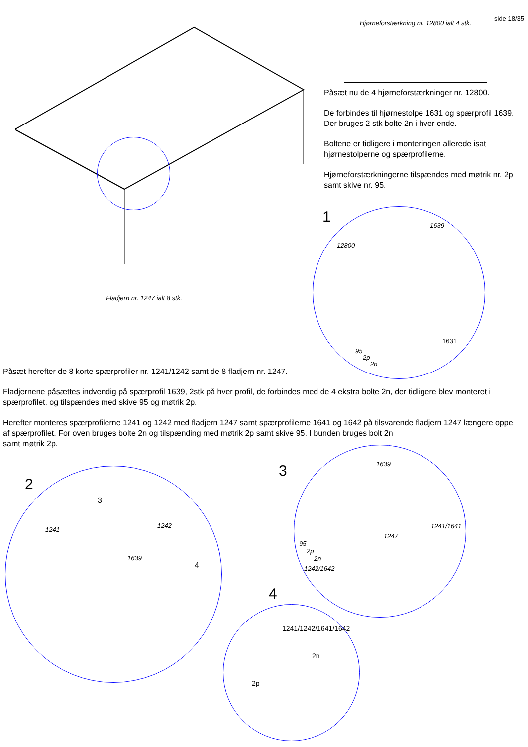side 18/35
Hjørneforstærkning nr. 12800 ialt 4 stk.
Påsæt nu de 4 hjørneforstærkninger nr. 12800.
De forbindes til hjørnestolpe 1631 og spærprofil 1639. Der bruges 2 stk bolte 2n i hver ende.
Boltene er tidligere i monteringen allerede isat hjørnestolperne og spærprofilerne.
Hjørneforstærkningerne tilspændes med møtrik nr. 2p samt skive nr. 95.
1
1639
12800
1631
95
2p
2n
Fladjern nr. 1247 ialt 8 stk.
Påsæt herefter de 8 korte spærprofiler nr. 1241/1242 samt de 8 fladjern nr. 1247.
Fladjernene påsættes indvendig på spærprofil 1639, 2stk på hver profil, de forbindes med de 4 ekstra bolte 2n, der tidligere blev monteret i spærprofilet. og tilspændes med skive 95 og møtrik 2p.
Herefter monteres spærprofilerne 1241 og 1242 med fladjern 1247 samt spærprofilerne 1641 og 1642 på tilsvarende fladjern 1247 længere oppe af spærprofilet. For oven bruges bolte 2n og tilspænding med møtrik 2p samt skive 95. I bunden bruges bolt 2n
samt møtrik 2p.
2
3
1241
1242
1639
4
3
1639
1241/1641
1247
95
2p
2n
1242/1642
4
1241/1242/1641/1642
2n
2p